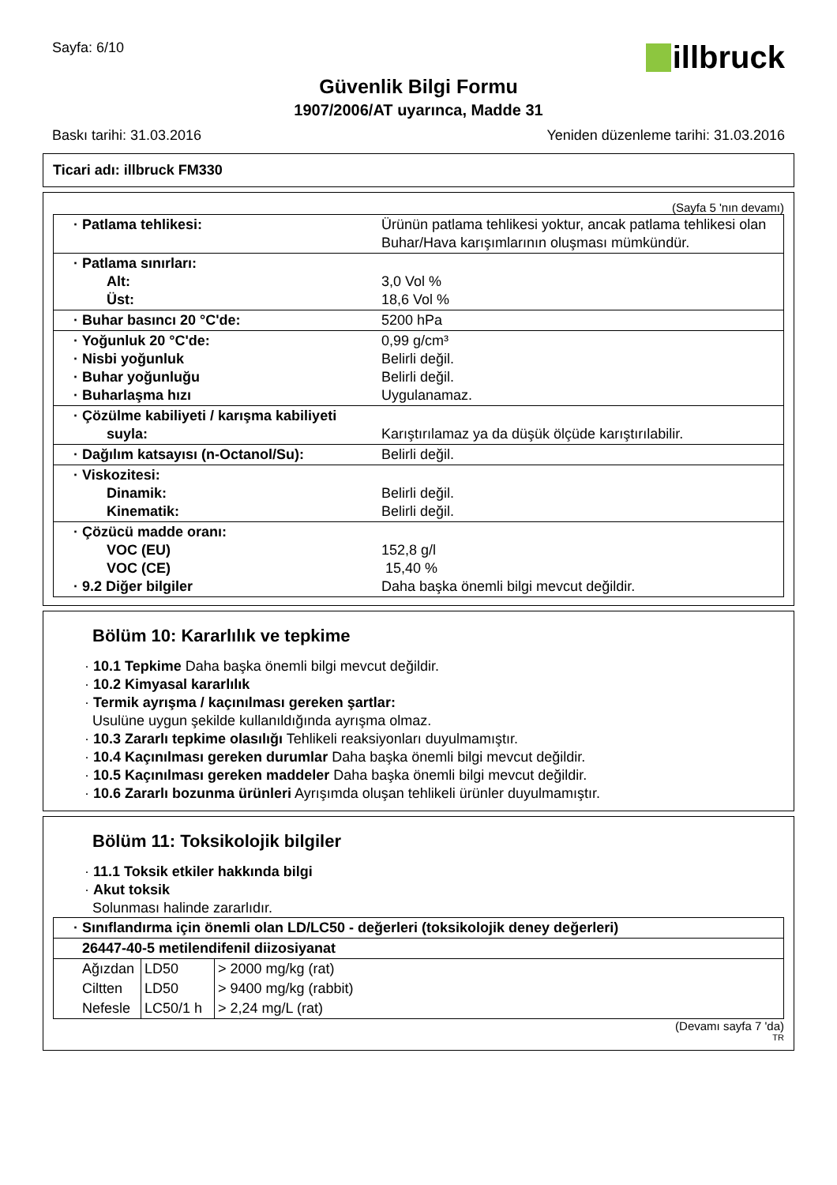Sayfa: 6/10
illbruck
Güvenlik Bilgi Formu
1907/2006/AT uyarınca, Madde 31
Baskı tarihi: 31.03.2016 Yeniden düzenleme tarihi: 31.03.2016
Ticari adı: illbruck FM330
(Sayfa 5 'nın devamı)
| · Patlama tehlikesi: | Ürünün patlama tehlikesi yoktur, ancak patlama tehlikesi olan Buhar/Hava karışımlarının oluşması mümkündür. |
| · Patlama sınırları: Alt: Üst: | 3,0 Vol % 18,6 Vol % |
| · Buhar basıncı 20 °C'de: | 5200 hPa |
| · Yoğunluk 20 °C'de: · Nisbi yoğunluk · Buhar yoğunluğu · Buharlaşma hızı | 0,99 g/cm³ Belirli değil. Belirli değil. Uygulanamaz. |
| · Çözülme kabiliyeti / karışma kabiliyeti suyla: | Karıştırılamaz ya da düşük ölçüde karıştırılabilir. |
| · Dağılım katsayısı (n-Octanol/Su): | Belirli değil. |
| · Viskozitesi: Dinamik: Kinematik: | Belirli değil. Belirli değil. |
| · Çözücü madde oranı: VOC (EU) VOC (CE) · 9.2 Diğer bilgiler | 152,8 g/l 15,40 % Daha başka önemli bilgi mevcut değildir. |
Bölüm 10: Kararlılık ve tepkime
· 10.1 Tepkime Daha başka önemli bilgi mevcut değildir.
· 10.2 Kimyasal kararlılık
· Termik ayrışma / kaçınılması gereken şartlar:
Usulüne uygun şekilde kullanıldığında ayrışma olmaz.
· 10.3 Zararlı tepkime olasılığı Tehlikeli reaksiyonları duyulmamıştır.
· 10.4 Kaçınılması gereken durumlar Daha başka önemli bilgi mevcut değildir.
· 10.5 Kaçınılması gereken maddeler Daha başka önemli bilgi mevcut değildir.
· 10.6 Zararlı bozunma ürünleri Ayrışımda oluşan tehlikeli ürünler duyulmamıştır.
Bölüm 11: Toksikolojik bilgiler
· 11.1 Toksik etkiler hakkında bilgi
· Akut toksik
Solunması halinde zararlıdır.
| · Sınıflandırma için önemli olan LD/LC50 - değerleri (toksikolojik deney değerleri) | | |
| 26447-40-5 metilendifenil diizosiyanat | | |
| Ağızdan | LD50 | > 2000 mg/kg (rat) |
| Ciltten | LD50 | > 9400 mg/kg (rabbit) |
| Nefesle | LC50/1 h | > 2,24 mg/L (rat) |
(Devamı sayfa 7 'da)
TR